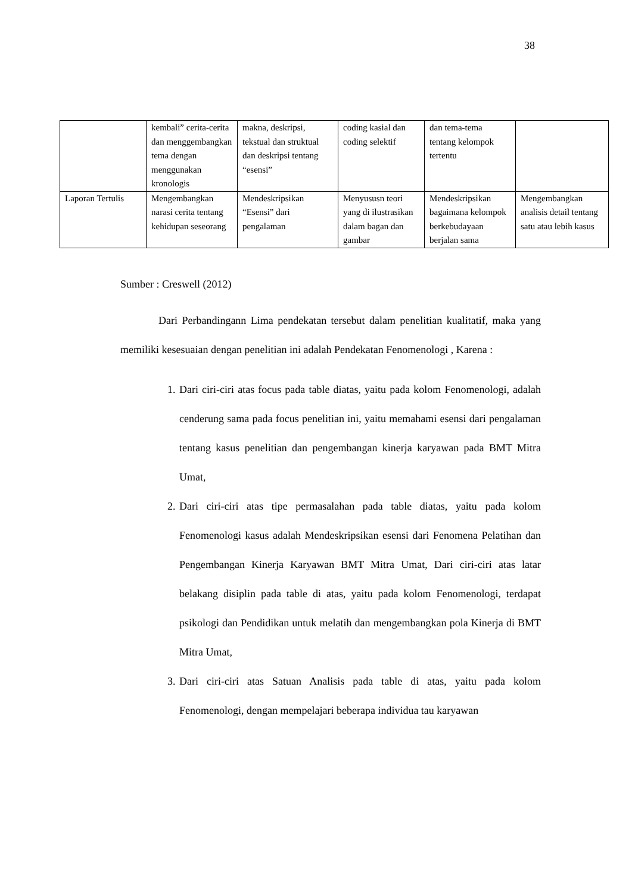38
| | kembali” cerita-cerita dan menggembangkan tema dengan menggunakan kronologis | makna, deskripsi, tekstual dan struktual dan deskripsi tentang “esensi” | coding kasial dan coding selektif | dan tema-tema tentang kelompok tertentu | |
| Laporan Tertulis | Mengembangkan narasi cerita tentang kehidupan seseorang | Mendeskripsikan “Esensi” dari pengalaman | Menyususn teori yang di ilustrasikan dalam bagan dan gambar | Mendeskripsikan bagaimana kelompok berkebudayaan berjalan sama | Mengembangkan analisis detail tentang satu atau lebih kasus |
Sumber : Creswell (2012)
Dari Perbandingann Lima pendekatan tersebut dalam penelitian kualitatif, maka yang memiliki kesesuaian dengan penelitian ini adalah Pendekatan Fenomenologi , Karena :
1. Dari ciri-ciri atas focus pada table diatas, yaitu pada kolom Fenomenologi, adalah cenderung sama pada focus penelitian ini, yaitu memahami esensi dari pengalaman tentang kasus penelitian dan pengembangan kinerja karyawan pada BMT Mitra Umat,
2. Dari ciri-ciri atas tipe permasalahan pada table diatas, yaitu pada kolom Fenomenologi kasus adalah Mendeskripsikan esensi dari Fenomena Pelatihan dan Pengembangan Kinerja Karyawan BMT Mitra Umat, Dari ciri-ciri atas latar belakang disiplin pada table di atas, yaitu pada kolom Fenomenologi, terdapat psikologi dan Pendidikan untuk melatih dan mengembangkan pola Kinerja di BMT Mitra Umat,
3. Dari ciri-ciri atas Satuan Analisis pada table di atas, yaitu pada kolom Fenomenologi, dengan mempelajari beberapa individua tau karyawan